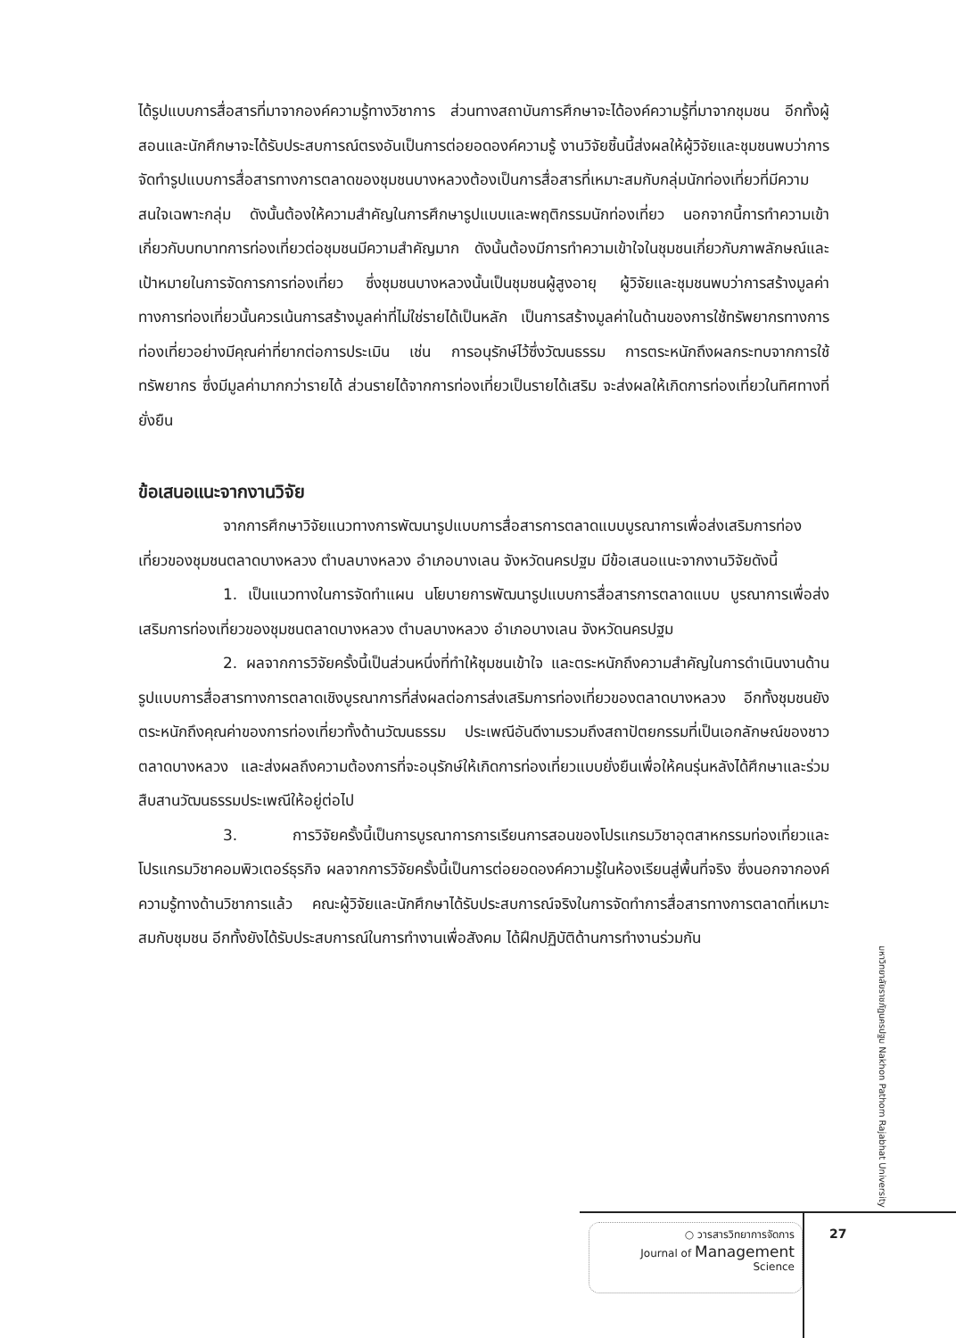ได้รูปแบบการสื่อสารที่มาจากองค์ความรู้ทางวิชาการ ส่วนทางสถาบันการศึกษาจะได้องค์ความรู้ที่มาจากชุมชน อีกทั้งผู้สอนและนักศึกษาจะได้รับประสบการณ์ตรงอันเป็นการต่อยอดองค์ความรู้ งานวิจัยชิ้นนี้ส่งผลให้ผู้วิจัยและชุมชนพบว่าการจัดทำรูปแบบการสื่อสารทางการตลาดของชุมชนบางหลวงต้องเป็นการสื่อสารที่เหมาะสมกับกลุ่มนักท่องเที่ยวที่มีความสนใจเฉพาะกลุ่ม ดังนั้นต้องให้ความสำคัญในการศึกษารูปแบบและพฤติกรรมนักท่องเที่ยว นอกจากนี้การทำความเข้าเกี่ยวกับบทบาทการท่องเที่ยวต่อชุมชนมีความสำคัญมาก ดังนั้นต้องมีการทำความเข้าใจในชุมชนเกี่ยวกับภาพลักษณ์และเป้าหมายในการจัดการการท่องเที่ยว ซึ่งชุมชนบางหลวงนั้นเป็นชุมชนผู้สูงอายุ ผู้วิจัยและชุมชนพบว่าการสร้างมูลค่าทางการท่องเที่ยวนั้นควรเน้นการสร้างมูลค่าที่ไม่ใช่รายได้เป็นหลัก เป็นการสร้างมูลค่าในด้านของการใช้ทรัพยากรทางการท่องเที่ยวอย่างมีคุณค่าที่ยากต่อการประเมิน เช่น การอนุรักษ์ไว้ซึ่งวัฒนธรรม การตระหนักถึงผลกระทบจากการใช้ทรัพยากร ซึ่งมีมูลค่ามากกว่ารายได้ ส่วนรายได้จากการท่องเที่ยวเป็นรายได้เสริม จะส่งผลให้เกิดการท่องเที่ยวในทิศทางที่ยั่งยืน
ข้อเสนอแนะจากงานวิจัย
จากการศึกษาวิจัยแนวทางการพัฒนารูปแบบการสื่อสารการตลาดแบบบูรณาการเพื่อส่งเสริมการท่องเที่ยวของชุมชนตลาดบางหลวง ตำบลบางหลวง อำเภอบางเลน จังหวัดนครปฐม มีข้อเสนอแนะจากงานวิจัยดังนี้
1. เป็นแนวทางในการจัดทำแผน นโยบายการพัฒนารูปแบบการสื่อสารการตลาดแบบ บูรณาการเพื่อส่งเสริมการท่องเที่ยวของชุมชนตลาดบางหลวง ตำบลบางหลวง อำเภอบางเลน จังหวัดนครปฐม
2. ผลจากการวิจัยครั้งนี้เป็นส่วนหนึ่งที่ทำให้ชุมชนเข้าใจ และตระหนักถึงความสำคัญในการดำเนินงานด้านรูปแบบการสื่อสารทางการตลาดเชิงบูรณาการที่ส่งผลต่อการส่งเสริมการท่องเที่ยวของตลาดบางหลวง อีกทั้งชุมชนยังตระหนักถึงคุณค่าของการท่องเที่ยวทั้งด้านวัฒนธรรม ประเพณีอันดีงามรวมถึงสถาปัตยกรรมที่เป็นเอกลักษณ์ของชาวตลาดบางหลวง และส่งผลถึงความต้องการที่จะอนุรักษ์ให้เกิดการท่องเที่ยวแบบยั่งยืนเพื่อให้คนรุ่นหลังได้ศึกษาและร่วมสืบสานวัฒนธรรมประเพณีให้อยู่ต่อไป
3. การวิจัยครั้งนี้เป็นการบูรณาการการเรียนการสอนของโปรแกรมวิชาอุตสาหกรรมท่องเที่ยวและโปรแกรมวิชาคอมพิวเตอร์ธุรกิจ ผลจากการวิจัยครั้งนี้เป็นการต่อยอดองค์ความรู้ในห้องเรียนสู่พื้นที่จริง ซึ่งนอกจากองค์ความรู้ทางด้านวิชาการแล้ว คณะผู้วิจัยและนักศึกษาได้รับประสบการณ์จริงในการจัดทำการสื่อสารทางการตลาดที่เหมาะสมกับชุมชน อีกทั้งยังได้รับประสบการณ์ในการทำงานเพื่อสังคม ได้ฝึกปฏิบัติด้านการทำงานร่วมกัน
มหาวิทยาลัยราชภัฏนครปฐม Nakhon Pathom Rajabhat University
○ วารสารวิทยาการจัดการ
Journal of Management
Science
27